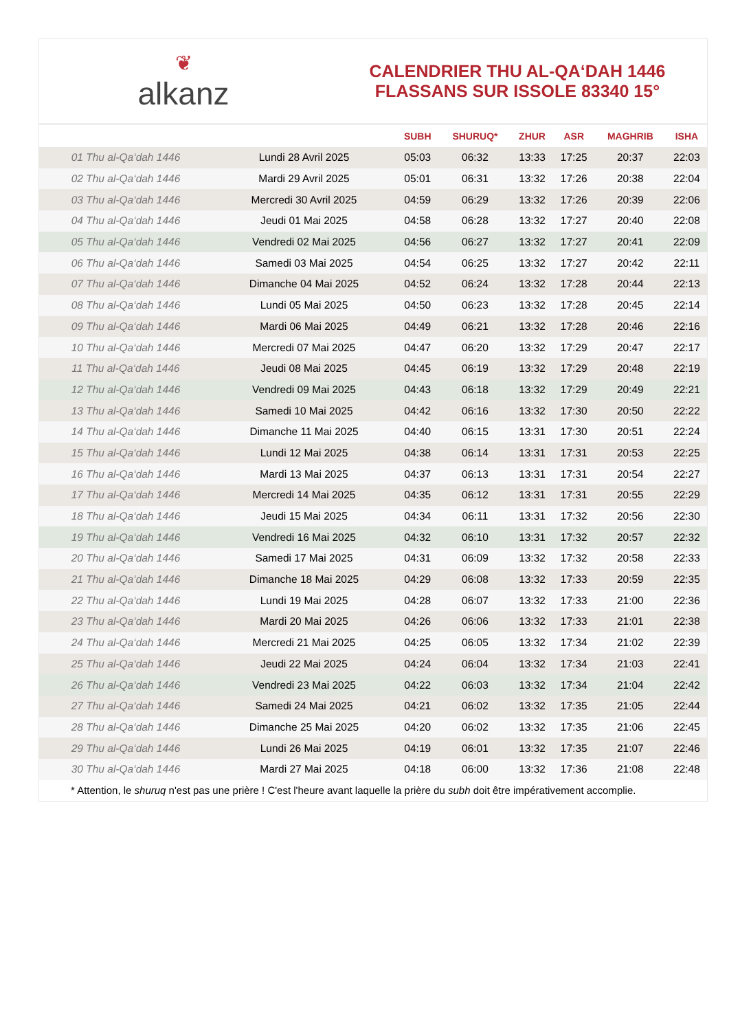❦
alkanz
CALENDRIER THU AL-QA‘DAH 1446
FLASSANS SUR ISSOLE 83340 15°
| | | SUBH | SHURUQ* | ZHUR | ASR | MAGHRIB | ISHA |
| --- | --- | --- | --- | --- | --- | --- | --- |
| 01 Thu al-Qa‘dah 1446 | Lundi 28 Avril 2025 | 05:03 | 06:32 | 13:33 | 17:25 | 20:37 | 22:03 |
| 02 Thu al-Qa‘dah 1446 | Mardi 29 Avril 2025 | 05:01 | 06:31 | 13:32 | 17:26 | 20:38 | 22:04 |
| 03 Thu al-Qa‘dah 1446 | Mercredi 30 Avril 2025 | 04:59 | 06:29 | 13:32 | 17:26 | 20:39 | 22:06 |
| 04 Thu al-Qa‘dah 1446 | Jeudi 01 Mai 2025 | 04:58 | 06:28 | 13:32 | 17:27 | 20:40 | 22:08 |
| 05 Thu al-Qa‘dah 1446 | Vendredi 02 Mai 2025 | 04:56 | 06:27 | 13:32 | 17:27 | 20:41 | 22:09 |
| 06 Thu al-Qa‘dah 1446 | Samedi 03 Mai 2025 | 04:54 | 06:25 | 13:32 | 17:27 | 20:42 | 22:11 |
| 07 Thu al-Qa‘dah 1446 | Dimanche 04 Mai 2025 | 04:52 | 06:24 | 13:32 | 17:28 | 20:44 | 22:13 |
| 08 Thu al-Qa‘dah 1446 | Lundi 05 Mai 2025 | 04:50 | 06:23 | 13:32 | 17:28 | 20:45 | 22:14 |
| 09 Thu al-Qa‘dah 1446 | Mardi 06 Mai 2025 | 04:49 | 06:21 | 13:32 | 17:28 | 20:46 | 22:16 |
| 10 Thu al-Qa‘dah 1446 | Mercredi 07 Mai 2025 | 04:47 | 06:20 | 13:32 | 17:29 | 20:47 | 22:17 |
| 11 Thu al-Qa‘dah 1446 | Jeudi 08 Mai 2025 | 04:45 | 06:19 | 13:32 | 17:29 | 20:48 | 22:19 |
| 12 Thu al-Qa‘dah 1446 | Vendredi 09 Mai 2025 | 04:43 | 06:18 | 13:32 | 17:29 | 20:49 | 22:21 |
| 13 Thu al-Qa‘dah 1446 | Samedi 10 Mai 2025 | 04:42 | 06:16 | 13:32 | 17:30 | 20:50 | 22:22 |
| 14 Thu al-Qa‘dah 1446 | Dimanche 11 Mai 2025 | 04:40 | 06:15 | 13:31 | 17:30 | 20:51 | 22:24 |
| 15 Thu al-Qa‘dah 1446 | Lundi 12 Mai 2025 | 04:38 | 06:14 | 13:31 | 17:31 | 20:53 | 22:25 |
| 16 Thu al-Qa‘dah 1446 | Mardi 13 Mai 2025 | 04:37 | 06:13 | 13:31 | 17:31 | 20:54 | 22:27 |
| 17 Thu al-Qa‘dah 1446 | Mercredi 14 Mai 2025 | 04:35 | 06:12 | 13:31 | 17:31 | 20:55 | 22:29 |
| 18 Thu al-Qa‘dah 1446 | Jeudi 15 Mai 2025 | 04:34 | 06:11 | 13:31 | 17:32 | 20:56 | 22:30 |
| 19 Thu al-Qa‘dah 1446 | Vendredi 16 Mai 2025 | 04:32 | 06:10 | 13:31 | 17:32 | 20:57 | 22:32 |
| 20 Thu al-Qa‘dah 1446 | Samedi 17 Mai 2025 | 04:31 | 06:09 | 13:32 | 17:32 | 20:58 | 22:33 |
| 21 Thu al-Qa‘dah 1446 | Dimanche 18 Mai 2025 | 04:29 | 06:08 | 13:32 | 17:33 | 20:59 | 22:35 |
| 22 Thu al-Qa‘dah 1446 | Lundi 19 Mai 2025 | 04:28 | 06:07 | 13:32 | 17:33 | 21:00 | 22:36 |
| 23 Thu al-Qa‘dah 1446 | Mardi 20 Mai 2025 | 04:26 | 06:06 | 13:32 | 17:33 | 21:01 | 22:38 |
| 24 Thu al-Qa‘dah 1446 | Mercredi 21 Mai 2025 | 04:25 | 06:05 | 13:32 | 17:34 | 21:02 | 22:39 |
| 25 Thu al-Qa‘dah 1446 | Jeudi 22 Mai 2025 | 04:24 | 06:04 | 13:32 | 17:34 | 21:03 | 22:41 |
| 26 Thu al-Qa‘dah 1446 | Vendredi 23 Mai 2025 | 04:22 | 06:03 | 13:32 | 17:34 | 21:04 | 22:42 |
| 27 Thu al-Qa‘dah 1446 | Samedi 24 Mai 2025 | 04:21 | 06:02 | 13:32 | 17:35 | 21:05 | 22:44 |
| 28 Thu al-Qa‘dah 1446 | Dimanche 25 Mai 2025 | 04:20 | 06:02 | 13:32 | 17:35 | 21:06 | 22:45 |
| 29 Thu al-Qa‘dah 1446 | Lundi 26 Mai 2025 | 04:19 | 06:01 | 13:32 | 17:35 | 21:07 | 22:46 |
| 30 Thu al-Qa‘dah 1446 | Mardi 27 Mai 2025 | 04:18 | 06:00 | 13:32 | 17:36 | 21:08 | 22:48 |
* Attention, le shuruq n'est pas une prière ! C'est l'heure avant laquelle la prière du subh doit être impérativement accomplie.